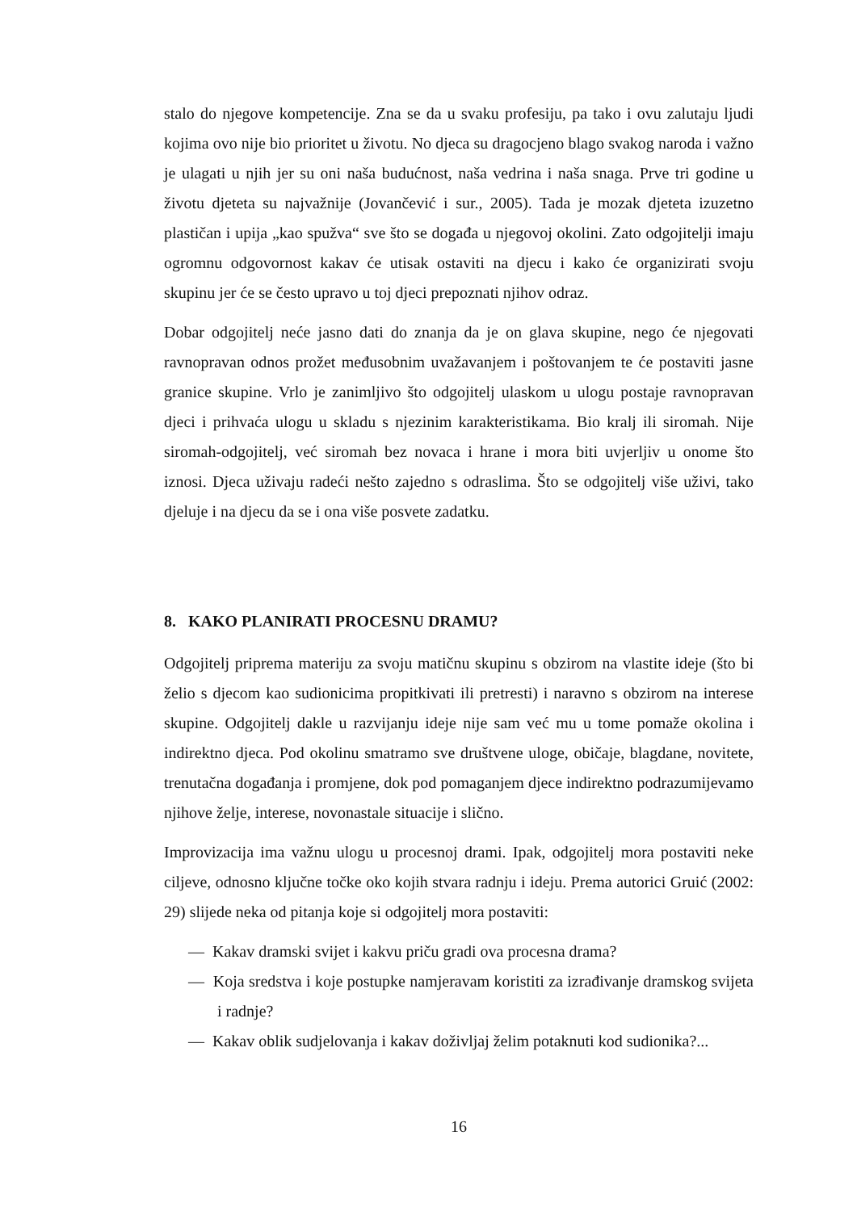stalo do njegove kompetencije. Zna se da u svaku profesiju, pa tako i ovu zalutaju ljudi kojima ovo nije bio prioritet u životu. No djeca su dragocjeno blago svakog naroda i važno je ulagati u njih jer su oni naša budućnost, naša vedrina i naša snaga. Prve tri godine u životu djeteta su najvažnije (Jovančević i sur., 2005). Tada je mozak djeteta izuzetno plastičan i upija „kao spužva“ sve što se događa u njegovoj okolini. Zato odgojitelji imaju ogromnu odgovornost kakav će utisak ostaviti na djecu i kako će organizirati svoju skupinu jer će se često upravo u toj djeci prepoznati njihov odraz.
Dobar odgojitelj neće jasno dati do znanja da je on glava skupine, nego će njegovati ravnopravan odnos prožet međusobnim uvažavanjem i poštovanjem te će postaviti jasne granice skupine. Vrlo je zanimljivo što odgojitelj ulaskom u ulogu postaje ravnopravan djeci i prihvaća ulogu u skladu s njezinim karakteristikama. Bio kralj ili siromah. Nije siromah-odgojitelj, već siromah bez novaca i hrane i mora biti uvjerljiv u onome što iznosi. Djeca uživaju radeći nešto zajedno s odraslima. Što se odgojitelj više uživi, tako djeluje i na djecu da se i ona više posvete zadatku.
8. KAKO PLANIRATI PROCESNU DRAMU?
Odgojitelj priprema materiju za svoju matičnu skupinu s obzirom na vlastite ideje (što bi želio s djecom kao sudionicima propitkivati ili pretresti) i naravno s obzirom na interese skupine. Odgojitelj dakle u razvijanju ideje nije sam već mu u tome pomaže okolina i indirektno djeca. Pod okolinu smatramo sve društvene uloge, običaje, blagdane, novitete, trenutačna događanja i promjene, dok pod pomaganjem djece indirektno podrazumijevamo njihove želje, interese, novonastale situacije i slično.
Improvizacija ima važnu ulogu u procesnoj drami. Ipak, odgojitelj mora postaviti neke ciljeve, odnosno ključne točke oko kojih stvara radnju i ideju. Prema autorici Gruić (2002: 29) slijede neka od pitanja koje si odgojitelj mora postaviti:
— Kakav dramski svijet i kakvu priču gradi ova procesna drama?
— Koja sredstva i koje postupke namjeravam koristiti za izrađivanje dramskog svijeta i radnje?
— Kakav oblik sudjelovanja i kakav doživljaj želim potaknuti kod sudionika?...
16